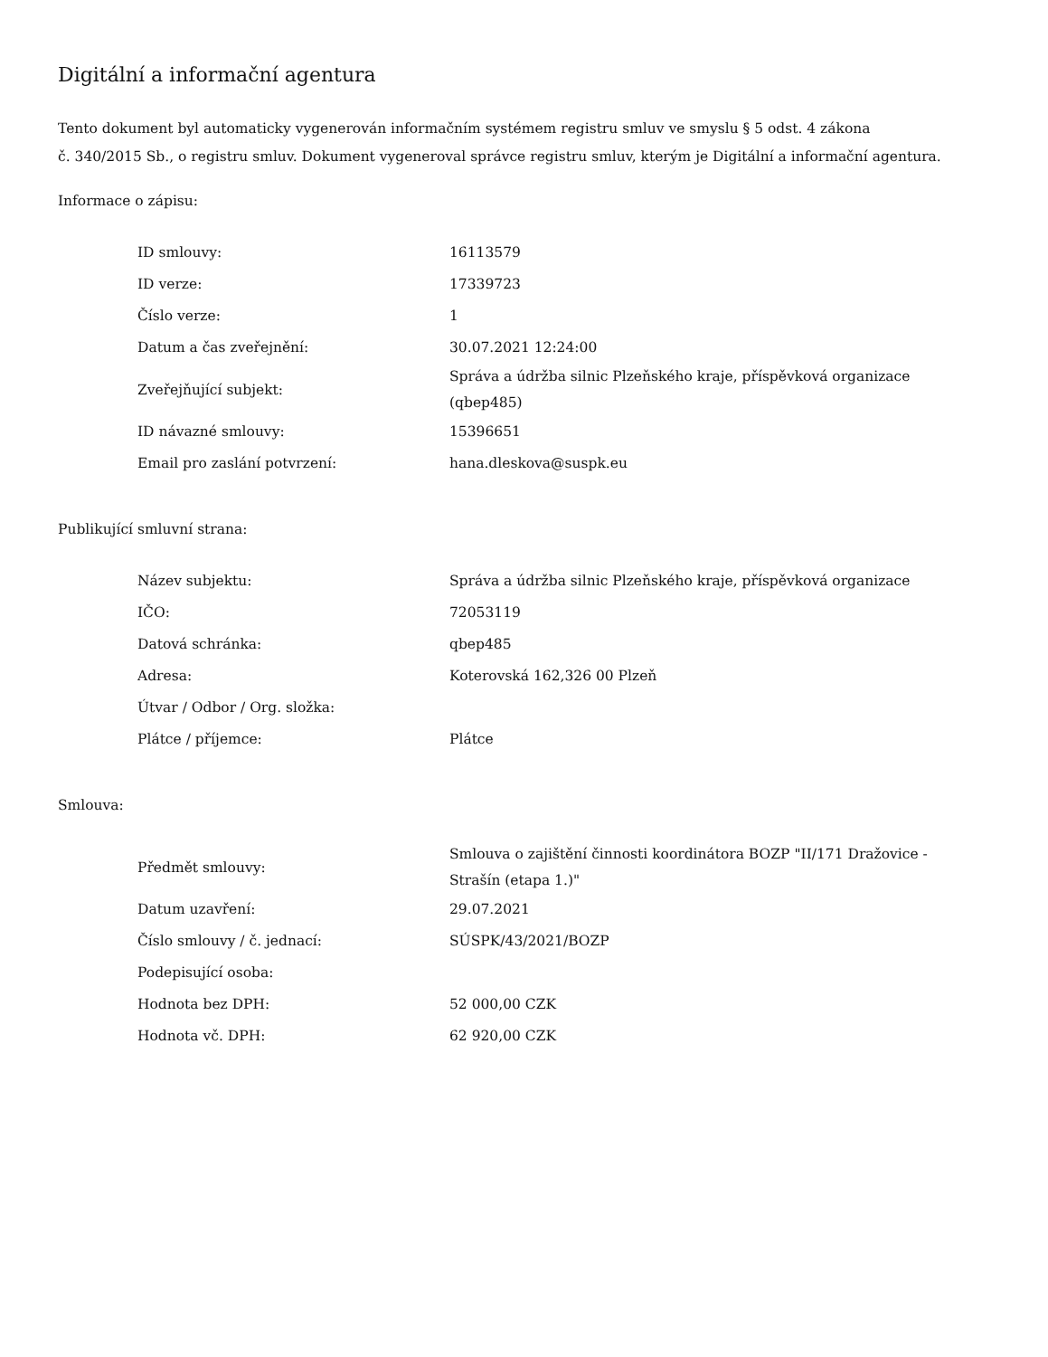Digitální a informační agentura
Tento dokument byl automaticky vygenerován informačním systémem registru smluv ve smyslu § 5 odst. 4 zákona
č. 340/2015 Sb., o registru smluv. Dokument vygeneroval správce registru smluv, kterým je Digitální a informační agentura.
Informace o zápisu:
| ID smlouvy: | 16113579 |
| ID verze: | 17339723 |
| Číslo verze: | 1 |
| Datum a čas zveřejnění: | 30.07.2021 12:24:00 |
| Zveřejňující subjekt: | Správa a údržba silnic Plzeňského kraje, příspěvková organizace (qbep485) |
| ID návazné smlouvy: | 15396651 |
| Email pro zaslání potvrzení: | hana.dleskova@suspk.eu |
Publikující smluvní strana:
| Název subjektu: | Správa a údržba silnic Plzeňského kraje, příspěvková organizace |
| IČO: | 72053119 |
| Datová schránka: | qbep485 |
| Adresa: | Koterovská 162,326 00 Plzeň |
| Útvar / Odbor / Org. složka: | |
| Plátce / příjemce: | Plátce |
Smlouva:
| Předmět smlouvy: | Smlouva o zajištění činnosti koordinátora BOZP "II/171 Dražovice - Strašín (etapa 1.)" |
| Datum uzavření: | 29.07.2021 |
| Číslo smlouvy / č. jednací: | SÚSPK/43/2021/BOZP |
| Podepisující osoba: | |
| Hodnota bez DPH: | 52 000,00 CZK |
| Hodnota vč. DPH: | 62 920,00 CZK |